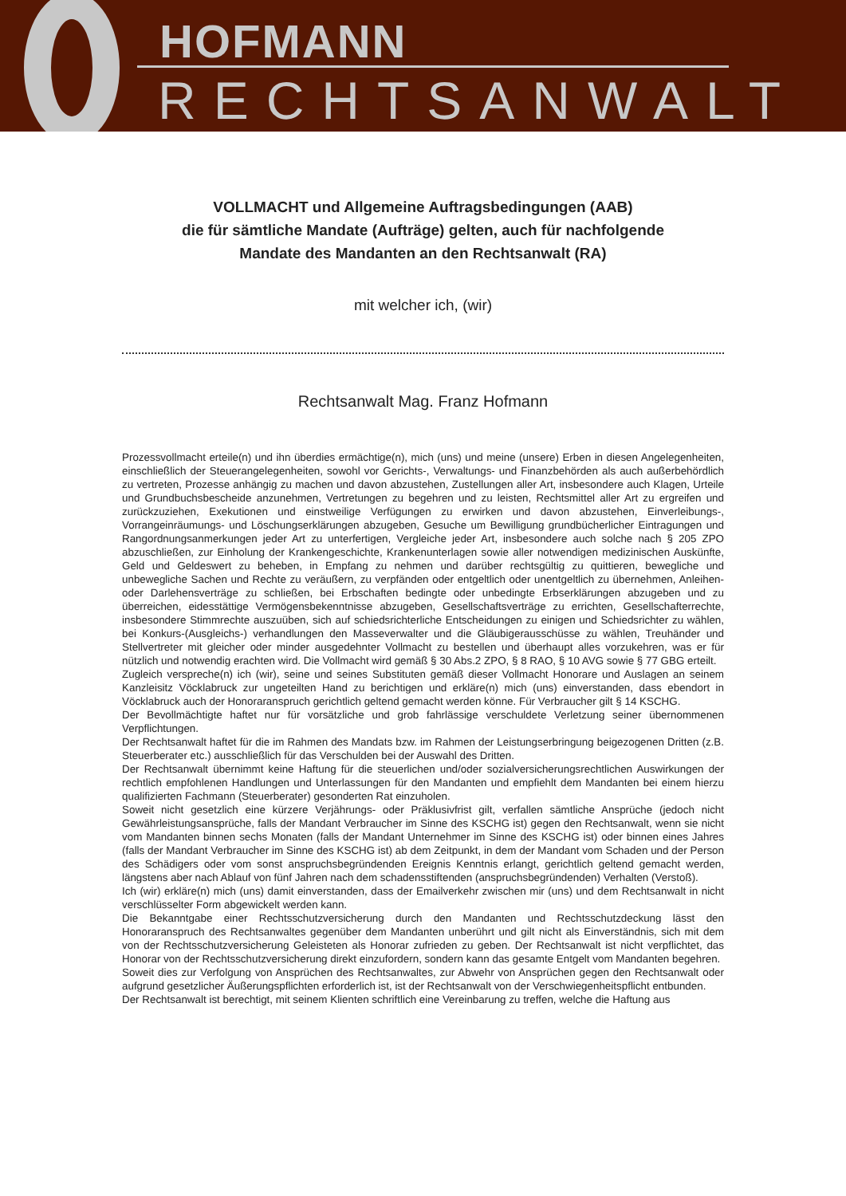HOFMANN
RECHTSANWALT
VOLLMACHT und Allgemeine Auftragsbedingungen (AAB)
die für sämtliche Mandate (Aufträge) gelten, auch für nachfolgende
Mandate des Mandanten an den Rechtsanwalt (RA)
mit welcher ich, (wir)
Rechtsanwalt Mag. Franz Hofmann
Prozessvollmacht erteile(n) und ihn überdies ermächtige(n), mich (uns) und meine (unsere) Erben in diesen Angelegenheiten, einschließlich der Steuerangelegenheiten, sowohl vor Gerichts-, Verwaltungs- und Finanzbehörden als auch außerbehördlich zu vertreten, Prozesse anhängig zu machen und davon abzustehen, Zustellungen aller Art, insbesondere auch Klagen, Urteile und Grundbuchsbescheide anzunehmen, Vertretungen zu begehren und zu leisten, Rechtsmittel aller Art zu ergreifen und zurückzuziehen, Exekutionen und einstweilige Verfügungen zu erwirken und davon abzustehen, Einverleibungs-, Vorrangeinräumungs- und Löschungserklärungen abzugeben, Gesuche um Bewilligung grundbücherlicher Eintragungen und Rangordnungsanmerkungen jeder Art zu unterfertigen, Vergleiche jeder Art, insbesondere auch solche nach § 205 ZPO abzuschließen, zur Einholung der Krankengeschichte, Krankenunterlagen sowie aller notwendigen medizinischen Auskünfte, Geld und Geldeswert zu beheben, in Empfang zu nehmen und darüber rechtsgültig zu quittieren, bewegliche und unbewegliche Sachen und Rechte zu veräußern, zu verpfänden oder entgeltlich oder unentgeltlich zu übernehmen, Anleihen- oder Darlehensverträge zu schließen, bei Erbschaften bedingte oder unbedingte Erbserklärungen abzugeben und zu überreichen, eidesstättige Vermögensbekenntnisse abzugeben, Gesellschaftsverträge zu errichten, Gesellschafterrechte, insbesondere Stimmrechte auszuüben, sich auf schiedsrichterliche Entscheidungen zu einigen und Schiedsrichter zu wählen, bei Konkurs-(Ausgleichs-) verhandlungen den Masseverwalter und die Gläubigerausschüsse zu wählen, Treuhänder und Stellvertreter mit gleicher oder minder ausgedehnter Vollmacht zu bestellen und überhaupt alles vorzukehren, was er für nützlich und notwendig erachten wird. Die Vollmacht wird gemäß § 30 Abs.2 ZPO, § 8 RAO, § 10 AVG sowie § 77 GBG erteilt.
Zugleich verspreche(n) ich (wir), seine und seines Substituten gemäß dieser Vollmacht Honorare und Auslagen an seinem Kanzleisitz Vöcklabruck zur ungeteilten Hand zu berichtigen und erkläre(n) mich (uns) einverstanden, dass ebendort in Vöcklabruck auch der Honoraranspruch gerichtlich geltend gemacht werden könne. Für Verbraucher gilt § 14 KSCHG.
Der Bevollmächtigte haftet nur für vorsätzliche und grob fahrlässige verschuldete Verletzung seiner übernommenen Verpflichtungen.
Der Rechtsanwalt haftet für die im Rahmen des Mandats bzw. im Rahmen der Leistungserbringung beigezogenen Dritten (z.B. Steuerberater etc.) ausschließlich für das Verschulden bei der Auswahl des Dritten.
Der Rechtsanwalt übernimmt keine Haftung für die steuerlichen und/oder sozialversicherungsrechtlichen Auswirkungen der rechtlich empfohlenen Handlungen und Unterlassungen für den Mandanten und empfiehlt dem Mandanten bei einem hierzu qualifizierten Fachmann (Steuerberater) gesonderten Rat einzuholen.
Soweit nicht gesetzlich eine kürzere Verjährungs- oder Präklusivfrist gilt, verfallen sämtliche Ansprüche (jedoch nicht Gewährleistungsansprüche, falls der Mandant Verbraucher im Sinne des KSCHG ist) gegen den Rechtsanwalt, wenn sie nicht vom Mandanten binnen sechs Monaten (falls der Mandant Unternehmer im Sinne des KSCHG ist) oder binnen eines Jahres (falls der Mandant Verbraucher im Sinne des KSCHG ist) ab dem Zeitpunkt, in dem der Mandant vom Schaden und der Person des Schädigers oder vom sonst anspruchsbegründenden Ereignis Kenntnis erlangt, gerichtlich geltend gemacht werden, längstens aber nach Ablauf von fünf Jahren nach dem schadensstiftenden (anspruchsbegründenden) Verhalten (Verstoß).
Ich (wir) erkläre(n) mich (uns) damit einverstanden, dass der Emailverkehr zwischen mir (uns) und dem Rechtsanwalt in nicht verschlüsselter Form abgewickelt werden kann.
Die Bekanntgabe einer Rechtsschutzversicherung durch den Mandanten und Rechtsschutzdeckung lässt den Honoraranspruch des Rechtsanwaltes gegenüber dem Mandanten unberührt und gilt nicht als Einverständnis, sich mit dem von der Rechtsschutzversicherung Geleisteten als Honorar zufrieden zu geben. Der Rechtsanwalt ist nicht verpflichtet, das Honorar von der Rechtsschutzversicherung direkt einzufordern, sondern kann das gesamte Entgelt vom Mandanten begehren.
Soweit dies zur Verfolgung von Ansprüchen des Rechtsanwaltes, zur Abwehr von Ansprüchen gegen den Rechtsanwalt oder aufgrund gesetzlicher Äußerungspflichten erforderlich ist, ist der Rechtsanwalt von der Verschwiegenheitspflicht entbunden.
Der Rechtsanwalt ist berechtigt, mit seinem Klienten schriftlich eine Vereinbarung zu treffen, welche die Haftung aus